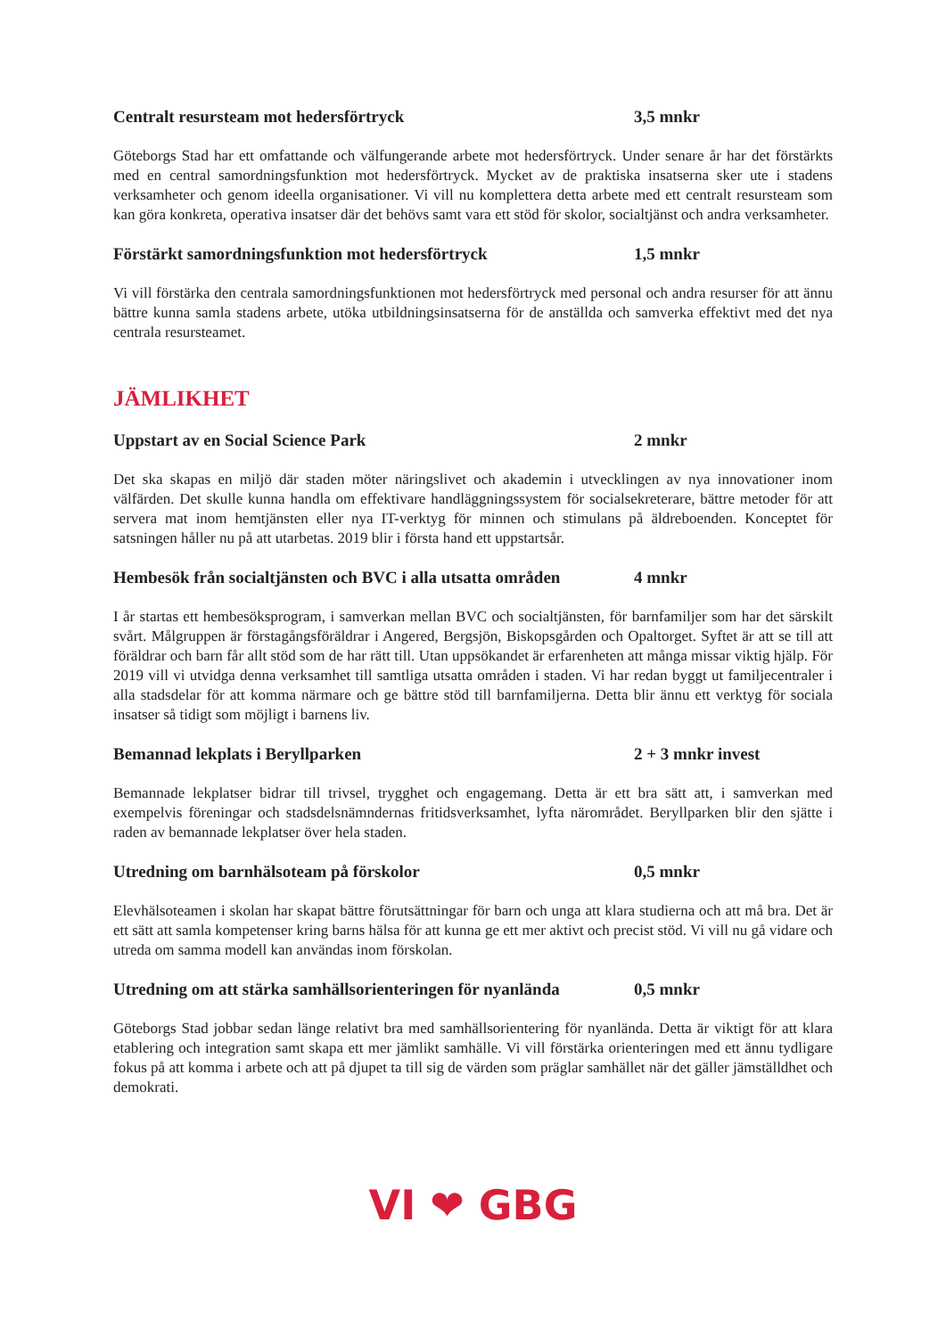Centralt resursteam mot hedersförtryck 3,5 mnkr
Göteborgs Stad har ett omfattande och välfungerande arbete mot hedersförtryck. Under senare år har det förstärkts med en central samordningsfunktion mot hedersförtryck. Mycket av de praktiska insatserna sker ute i stadens verksamheter och genom ideella organisationer. Vi vill nu komplettera detta arbete med ett centralt resursteam som kan göra konkreta, operativa insatser där det behövs samt vara ett stöd för skolor, socialtjänst och andra verksamheter.
Förstärkt samordningsfunktion mot hedersförtryck 1,5 mnkr
Vi vill förstärka den centrala samordningsfunktionen mot hedersförtryck med personal och andra resurser för att ännu bättre kunna samla stadens arbete, utöka utbildningsinsatserna för de anställda och samverka effektivt med det nya centrala resursteamet.
JÄMLIKHET
Uppstart av en Social Science Park 2 mnkr
Det ska skapas en miljö där staden möter näringslivet och akademin i utvecklingen av nya innovationer inom välfärden. Det skulle kunna handla om effektivare handläggningssystem för socialsekreterare, bättre metoder för att servera mat inom hemtjänsten eller nya IT-verktyg för minnen och stimulans på äldreboenden. Konceptet för satsningen håller nu på att utarbetas. 2019 blir i första hand ett uppstartsår.
Hembesök från socialtjänsten och BVC i alla utsatta områden 4 mnkr
I år startas ett hembesöksprogram, i samverkan mellan BVC och socialtjänsten, för barnfamiljer som har det särskilt svårt. Målgruppen är förstagångsföräldrar i Angered, Bergsjön, Biskopsgården och Opaltorget. Syftet är att se till att föräldrar och barn får allt stöd som de har rätt till. Utan uppsökandet är erfarenheten att många missar viktig hjälp. För 2019 vill vi utvidga denna verksamhet till samtliga utsatta områden i staden. Vi har redan byggt ut familjecentraler i alla stadsdelar för att komma närmare och ge bättre stöd till barnfamiljerna. Detta blir ännu ett verktyg för sociala insatser så tidigt som möjligt i barnens liv.
Bemannad lekplats i Beryllparken 2 + 3 mnkr invest
Bemannade lekplatser bidrar till trivsel, trygghet och engagemang. Detta är ett bra sätt att, i samverkan med exempelvis föreningar och stadsdelsnämndernas fritidsverksamhet, lyfta närområdet. Beryllparken blir den sjätte i raden av bemannade lekplatser över hela staden.
Utredning om barnhälsoteam på förskolor 0,5 mnkr
Elevhälsoteamen i skolan har skapat bättre förutsättningar för barn och unga att klara studierna och att må bra. Det är ett sätt att samla kompetenser kring barns hälsa för att kunna ge ett mer aktivt och precist stöd. Vi vill nu gå vidare och utreda om samma modell kan användas inom förskolan.
Utredning om att stärka samhällsorienteringen för nyanlända 0,5 mnkr
Göteborgs Stad jobbar sedan länge relativt bra med samhällsorientering för nyanlända. Detta är viktigt för att klara etablering och integration samt skapa ett mer jämlikt samhälle. Vi vill förstärka orienteringen med ett ännu tydligare fokus på att komma i arbete och att på djupet ta till sig de värden som präglar samhället när det gäller jämställdhet och demokrati.
VI ❤ GBG